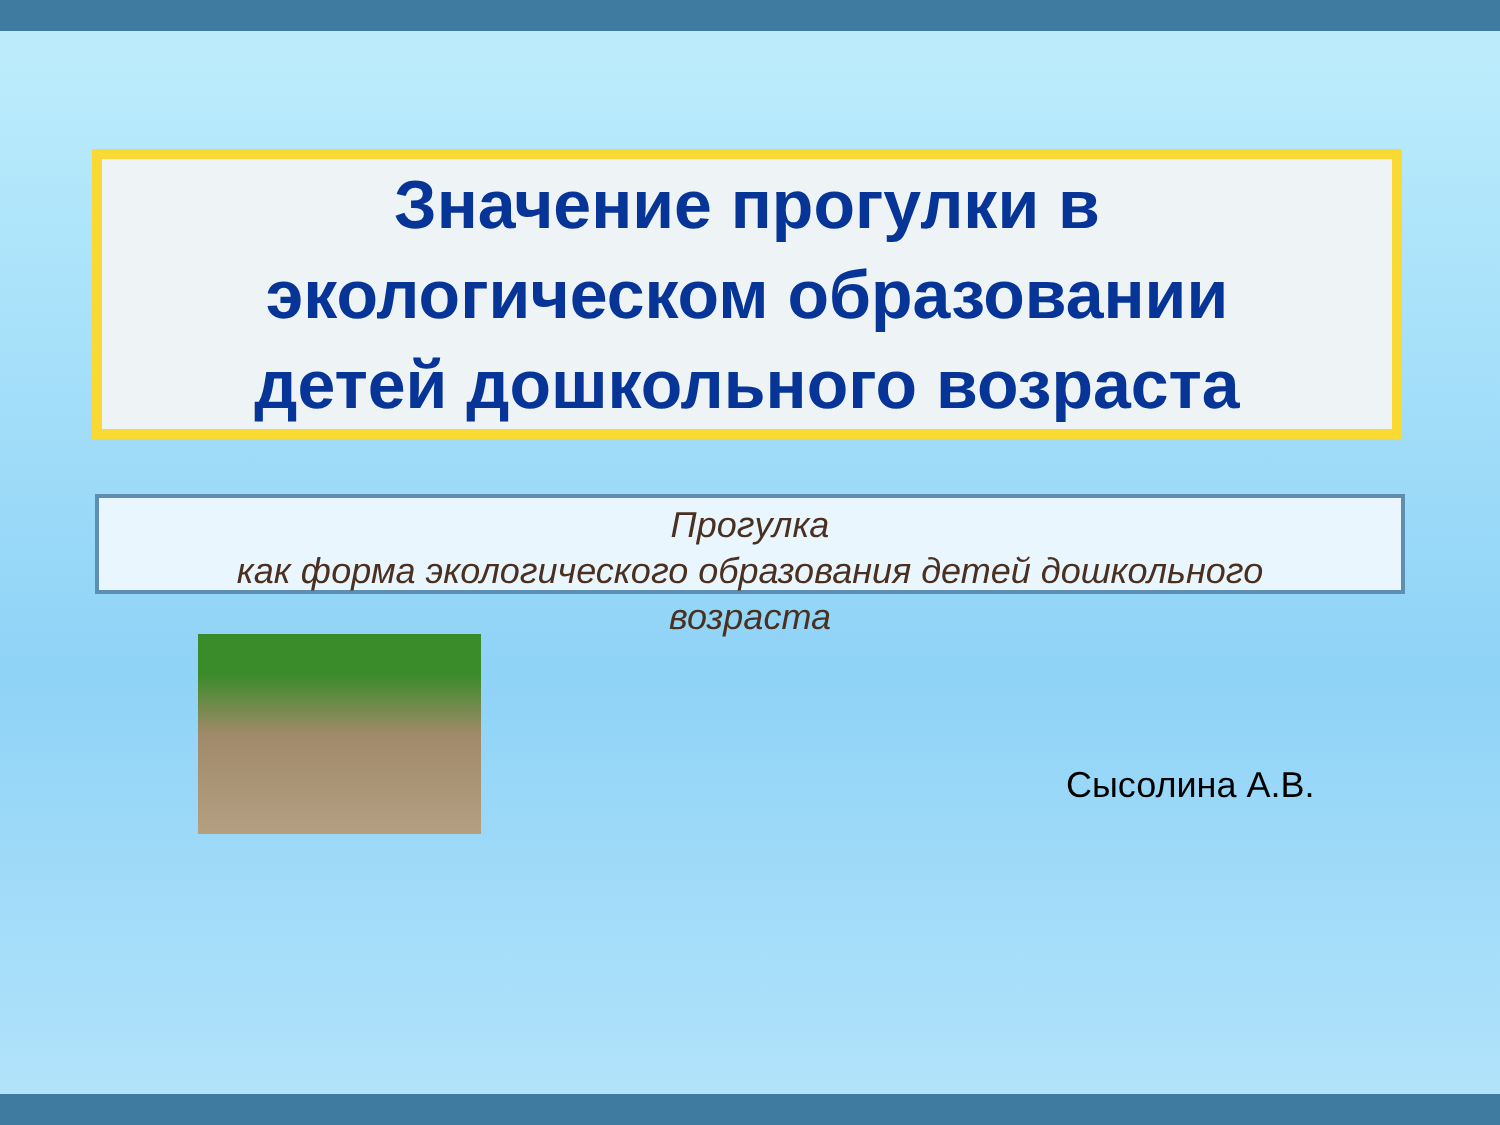Значение прогулки в
экологическом образовании
детей дошкольного возраста
Прогулка
как форма экологического образования детей дошкольного
возраста
Сысолина А.В.